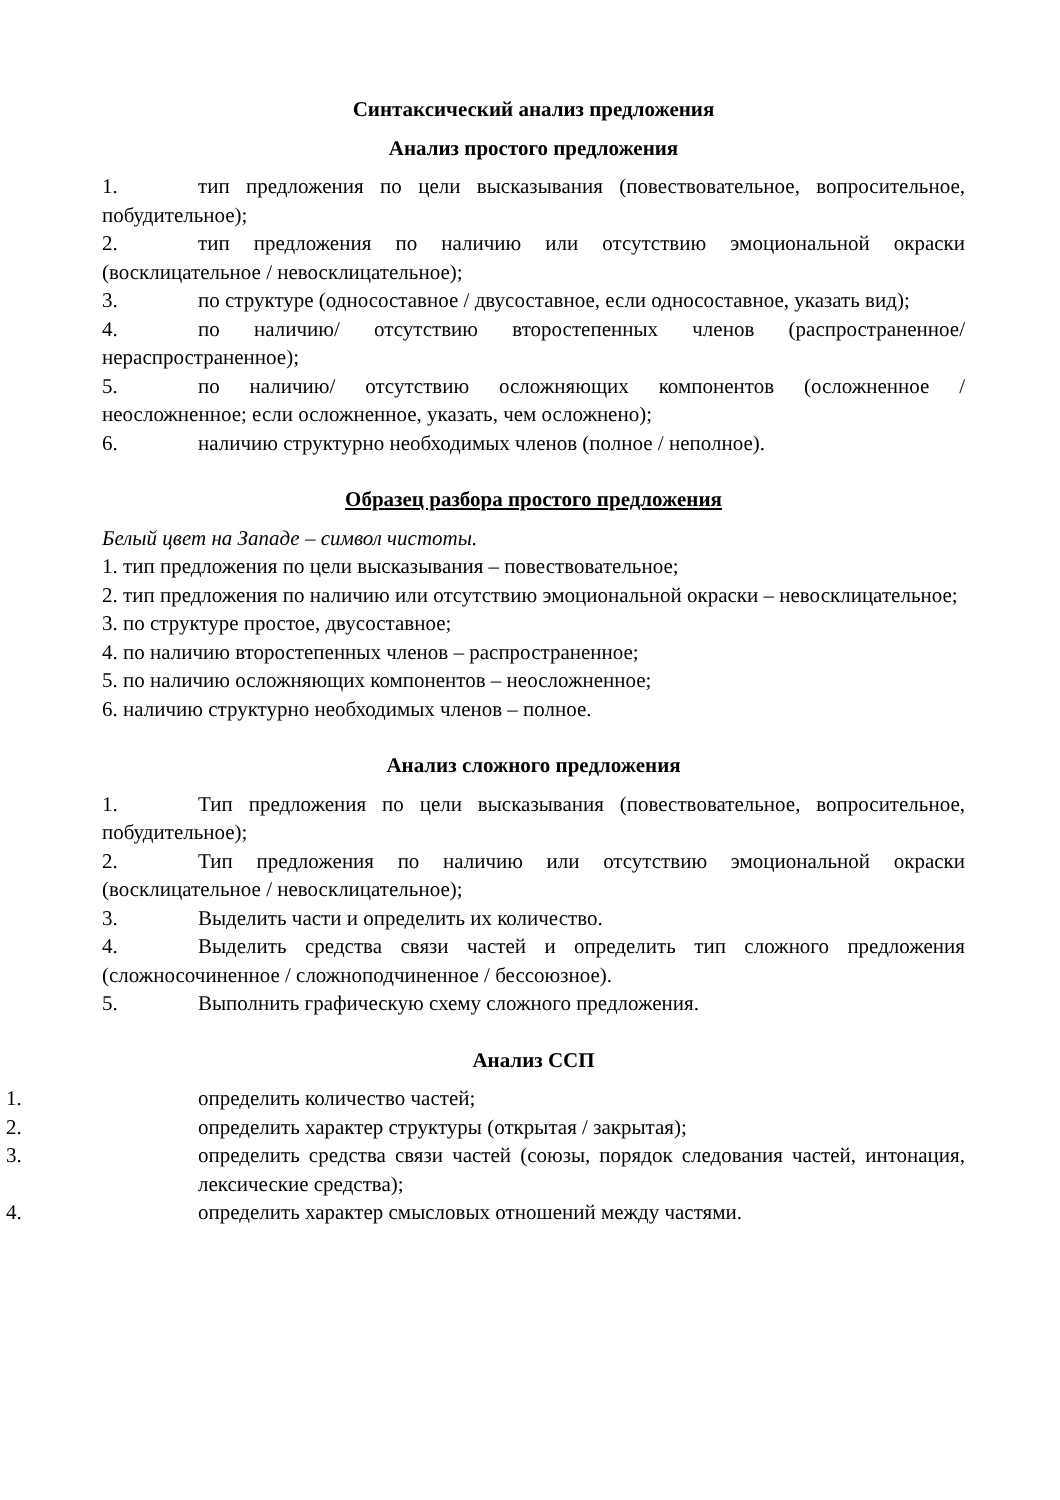Синтаксический анализ предложения
Анализ простого предложения
1. тип предложения по цели высказывания (повествовательное, вопросительное, побудительное);
2. тип предложения по наличию или отсутствию эмоциональной окраски (восклицательное / невосклицательное);
3. по структуре (односоставное / двусоставное, если односоставное, указать вид);
4. по наличию/ отсутствию второстепенных членов (распространенное/ нераспространенное);
5. по наличию/ отсутствию осложняющих компонентов (осложненное / неосложненное; если осложненное, указать, чем осложнено);
6. наличию структурно необходимых членов (полное / неполное).
Образец разбора простого предложения
Белый цвет на Западе – символ чистоты.
1. тип предложения по цели высказывания – повествовательное;
2. тип предложения по наличию или отсутствию эмоциональной окраски – невосклицательное;
3. по структуре простое, двусоставное;
4. по наличию второстепенных членов – распространенное;
5. по наличию осложняющих компонентов – неосложненное;
6. наличию структурно необходимых членов – полное.
Анализ сложного предложения
1. Тип предложения по цели высказывания (повествовательное, вопросительное, побудительное);
2. Тип предложения по наличию или отсутствию эмоциональной окраски (восклицательное / невосклицательное);
3. Выделить части и определить их количество.
4. Выделить средства связи частей и определить тип сложного предложения (сложносочиненное / сложноподчиненное / бессоюзное).
5. Выполнить графическую схему сложного предложения.
Анализ ССП
1. определить количество частей;
2. определить характер структуры (открытая / закрытая);
3. определить средства связи частей (союзы, порядок следования частей, интонация, лексические средства);
4. определить характер смысловых отношений между частями.